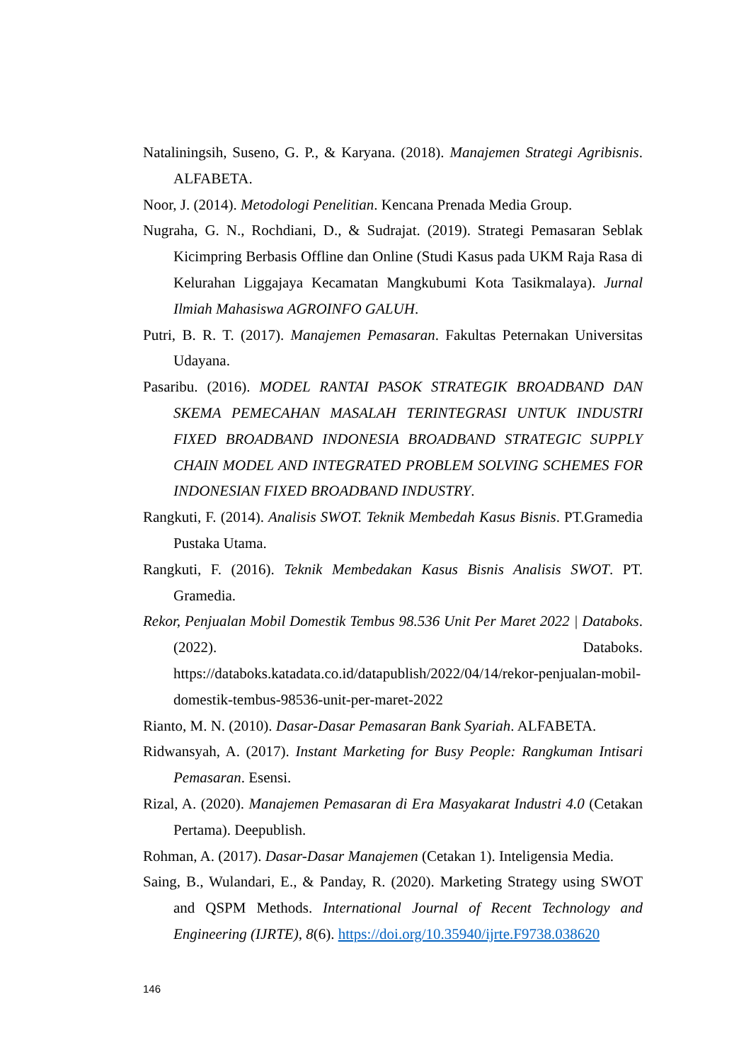Nataliningsih, Suseno, G. P., & Karyana. (2018). Manajemen Strategi Agribisnis. ALFABETA.
Noor, J. (2014). Metodologi Penelitian. Kencana Prenada Media Group.
Nugraha, G. N., Rochdiani, D., & Sudrajat. (2019). Strategi Pemasaran Seblak Kicimpring Berbasis Offline dan Online (Studi Kasus pada UKM Raja Rasa di Kelurahan Liggajaya Kecamatan Mangkubumi Kota Tasikmalaya). Jurnal Ilmiah Mahasiswa AGROINFO GALUH.
Putri, B. R. T. (2017). Manajemen Pemasaran. Fakultas Peternakan Universitas Udayana.
Pasaribu. (2016). MODEL RANTAI PASOK STRATEGIK BROADBAND DAN SKEMA PEMECAHAN MASALAH TERINTEGRASI UNTUK INDUSTRI FIXED BROADBAND INDONESIA BROADBAND STRATEGIC SUPPLY CHAIN MODEL AND INTEGRATED PROBLEM SOLVING SCHEMES FOR INDONESIAN FIXED BROADBAND INDUSTRY.
Rangkuti, F. (2014). Analisis SWOT. Teknik Membedah Kasus Bisnis. PT.Gramedia Pustaka Utama.
Rangkuti, F. (2016). Teknik Membedakan Kasus Bisnis Analisis SWOT. PT. Gramedia.
Rekor, Penjualan Mobil Domestik Tembus 98.536 Unit Per Maret 2022 | Databoks. (2022). Databoks. https://databoks.katadata.co.id/datapublish/2022/04/14/rekor-penjualan-mobil-domestik-tembus-98536-unit-per-maret-2022
Rianto, M. N. (2010). Dasar-Dasar Pemasaran Bank Syariah. ALFABETA.
Ridwansyah, A. (2017). Instant Marketing for Busy People: Rangkuman Intisari Pemasaran. Esensi.
Rizal, A. (2020). Manajemen Pemasaran di Era Masyakarat Industri 4.0 (Cetakan Pertama). Deepublish.
Rohman, A. (2017). Dasar-Dasar Manajemen (Cetakan 1). Inteligensia Media.
Saing, B., Wulandari, E., & Panday, R. (2020). Marketing Strategy using SWOT and QSPM Methods. International Journal of Recent Technology and Engineering (IJRTE), 8(6). https://doi.org/10.35940/ijrte.F9738.038620
146